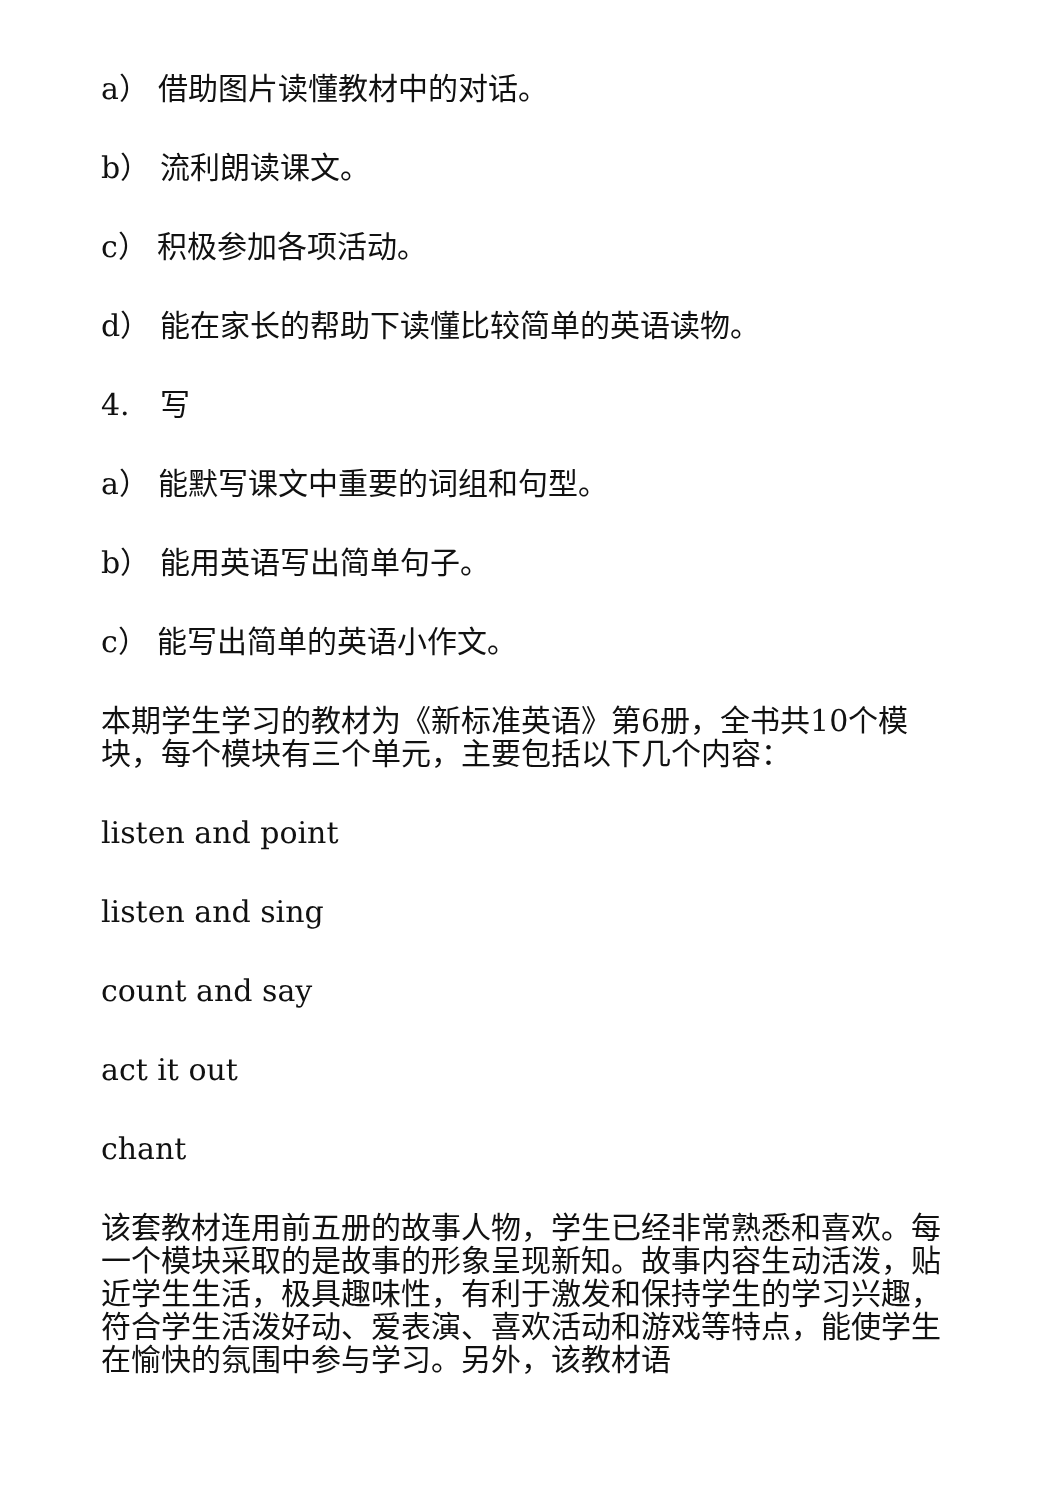a） 借助图片读懂教材中的对话。
b） 流利朗读课文。
c） 积极参加各项活动。
d） 能在家长的帮助下读懂比较简单的英语读物。
4.　写
a） 能默写课文中重要的词组和句型。
b） 能用英语写出简单句子。
c） 能写出简单的英语小作文。
本期学生学习的教材为《新标准英语》第6册，全书共10个模块，每个模块有三个单元，主要包括以下几个内容：
listen and point
listen and sing
count and say
act it out
chant
该套教材连用前五册的故事人物，学生已经非常熟悉和喜欢。每一个模块采取的是故事的形象呈现新知。故事内容生动活泼，贴近学生生活，极具趣味性，有利于激发和保持学生的学习兴趣，符合学生活泼好动、爱表演、喜欢活动和游戏等特点，能使学生在愉快的氛围中参与学习。另外，该教材语